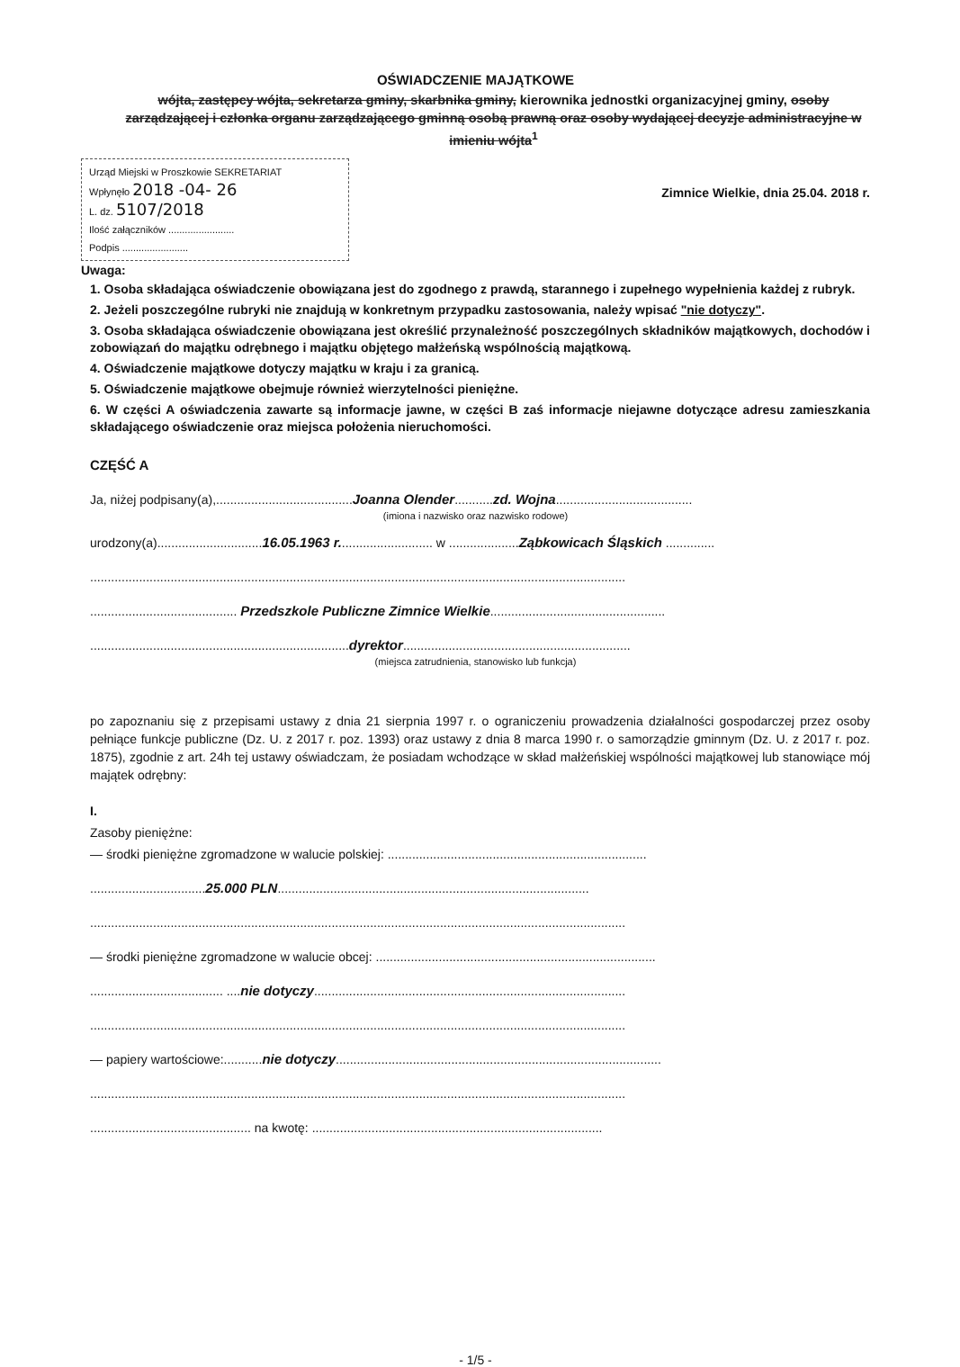OŚWIADCZENIE MAJĄTKOWE
wójta, zastępcy wójta, sekretarza gminy, skarbnika gminy, kierownika jednostki organizacyjnej gminy, osoby zarządzającej i członka organu zarządzającego gminną osobą prawną oraz osoby wydającej decyzje administracyjne w imieniu wójta<sup>1</sup>
Urząd Miejski w Proszkowie SEKRETARIAT
Wpłynęło 2018 -04- 26
L. dz. 5107/2018
Ilość załączników ........................
Podpis ........................
Zimnice Wielkie, dnia 25.04. 2018 r.
Uwaga:
1. Osoba składająca oświadczenie obowiązana jest do zgodnego z prawdą, starannego i zupełnego wypełnienia każdej z rubryk.
2. Jeżeli poszczególne rubryki nie znajdują w konkretnym przypadku zastosowania, należy wpisać "nie dotyczy".
3. Osoba składająca oświadczenie obowiązana jest określić przynależność poszczególnych składników majątkowych, dochodów i zobowiązań do majątku odrębnego i majątku objętego małżeńską wspólnością majątkową.
4. Oświadczenie majątkowe dotyczy majątku w kraju i za granicą.
5. Oświadczenie majątkowe obejmuje również wierzytelności pieniężne.
6. W części A oświadczenia zawarte są informacje jawne, w części B zaś informacje niejawne dotyczące adresu zamieszkania składającego oświadczenie oraz miejsca położenia nieruchomości.
CZĘŚĆ A
Ja, niżej podpisany(a),.......................................Joanna Olender...........zd. Wojna.......................................
(imiona i nazwisko oraz nazwisko rodowe)
urodzony(a)..............................16.05.1963 r........................... w ....................Ząbkowicach Śląskich ..............
.........................................................................................................................................................
.......................................... Przedszkole Publiczne Zimnice Wielkie..................................................
..........................................................................dyrektor.................................................................
(miejsca zatrudnienia, stanowisko lub funkcja)
po zapoznaniu się z przepisami ustawy z dnia 21 sierpnia 1997 r. o ograniczeniu prowadzenia działalności gospodarczej przez osoby pełniące funkcje publiczne (Dz. U. z 2017 r. poz. 1393) oraz ustawy z dnia 8 marca 1990 r. o samorządzie gminnym (Dz. U. z 2017 r. poz. 1875), zgodnie z art. 24h tej ustawy oświadczam, że posiadam wchodzące w skład małżeńskiej wspólności majątkowej lub stanowiące mój majątek odrębny:
I.
Zasoby pieniężne:
— środki pieniężne zgromadzone w walucie polskiej: ..........................................................................
.................................25.000 PLN.........................................................................................
.........................................................................................................................................................
— środki pieniężne zgromadzone w walucie obcej: ................................................................................
...................................... ....nie dotyczy.........................................................................................
.........................................................................................................................................................
— papiery wartościowe:...........nie dotyczy.............................................................................................
.........................................................................................................................................................
.............................................. na kwotę: ...................................................................................
- 1/5 -